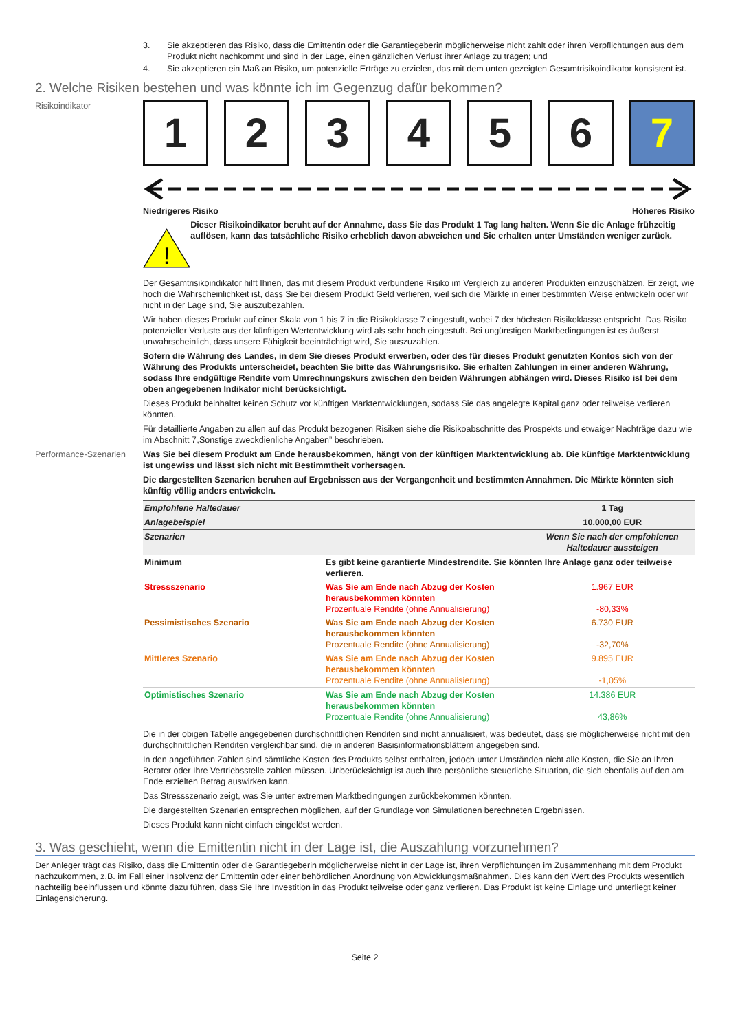3. Sie akzeptieren das Risiko, dass die Emittentin oder die Garantiegeberin möglicherweise nicht zahlt oder ihren Verpflichtungen aus dem Produkt nicht nachkommt und sind in der Lage, einen gänzlichen Verlust ihrer Anlage zu tragen; und
4. Sie akzeptieren ein Maß an Risiko, um potenzielle Erträge zu erzielen, das mit dem unten gezeigten Gesamtrisikoindikator konsistent ist.
2. Welche Risiken bestehen und was könnte ich im Gegenzug dafür bekommen?
Risikoindikator
1 2 3 4 5 6 7
Niedrigeres Risiko Höheres Risiko
!
Dieser Risikoindikator beruht auf der Annahme, dass Sie das Produkt 1 Tag lang halten. Wenn Sie die Anlage frühzeitig auflösen, kann das tatsächliche Risiko erheblich davon abweichen und Sie erhalten unter Umständen weniger zurück.
Der Gesamtrisikoindikator hilft Ihnen, das mit diesem Produkt verbundene Risiko im Vergleich zu anderen Produkten einzuschätzen. Er zeigt, wie hoch die Wahrscheinlichkeit ist, dass Sie bei diesem Produkt Geld verlieren, weil sich die Märkte in einer bestimmten Weise entwickeln oder wir nicht in der Lage sind, Sie auszubezahlen.
Wir haben dieses Produkt auf einer Skala von 1 bis 7 in die Risikoklasse 7 eingestuft, wobei 7 der höchsten Risikoklasse entspricht. Das Risiko potenzieller Verluste aus der künftigen Wertentwicklung wird als sehr hoch eingestuft. Bei ungünstigen Marktbedingungen ist es äußerst unwahrscheinlich, dass unsere Fähigkeit beeinträchtigt wird, Sie auszuzahlen.
Sofern die Währung des Landes, in dem Sie dieses Produkt erwerben, oder des für dieses Produkt genutzten Kontos sich von der Währung des Produkts unterscheidet, beachten Sie bitte das Währungsrisiko. Sie erhalten Zahlungen in einer anderen Währung, sodass Ihre endgültige Rendite vom Umrechnungskurs zwischen den beiden Währungen abhängen wird. Dieses Risiko ist bei dem oben angegebenen Indikator nicht berücksichtigt.
Dieses Produkt beinhaltet keinen Schutz vor künftigen Marktentwicklungen, sodass Sie das angelegte Kapital ganz oder teilweise verlieren könnten.
Für detaillierte Angaben zu allen auf das Produkt bezogenen Risiken siehe die Risikoabschnitte des Prospekts und etwaiger Nachträge dazu wie im Abschnitt 7„Sonstige zweckdienliche Angaben” beschrieben.
Performance-Szenarien
Was Sie bei diesem Produkt am Ende herausbekommen, hängt von der künftigen Marktentwicklung ab. Die künftige Marktentwicklung ist ungewiss und lässt sich nicht mit Bestimmtheit vorhersagen.
Die dargestellten Szenarien beruhen auf Ergebnissen aus der Vergangenheit und bestimmten Annahmen. Die Märkte könnten sich künftig völlig anders entwickeln.
| Empfohlene Haltedauer | | 1 Tag |
| Anlagebeispiel | | 10.000,00 EUR |
| Szenarien | | Wenn Sie nach der empfohlenen Haltedauer aussteigen |
| Minimum | Es gibt keine garantierte Mindestrendite. Sie könnten Ihre Anlage ganz oder teilweise verlieren. | |
| Stressszenario | Was Sie am Ende nach Abzug der Kosten herausbekommen könnten Prozentuale Rendite (ohne Annualisierung) | 1.967 EUR -80,33% |
| Pessimistisches Szenario | Was Sie am Ende nach Abzug der Kosten herausbekommen könnten Prozentuale Rendite (ohne Annualisierung) | 6.730 EUR -32,70% |
| Mittleres Szenario | Was Sie am Ende nach Abzug der Kosten herausbekommen könnten Prozentuale Rendite (ohne Annualisierung) | 9.895 EUR -1,05% |
| Optimistisches Szenario | Was Sie am Ende nach Abzug der Kosten herausbekommen könnten Prozentuale Rendite (ohne Annualisierung) | 14.386 EUR 43,86% |
Die in der obigen Tabelle angegebenen durchschnittlichen Renditen sind nicht annualisiert, was bedeutet, dass sie möglicherweise nicht mit den durchschnittlichen Renditen vergleichbar sind, die in anderen Basisinformationsblättern angegeben sind.
In den angeführten Zahlen sind sämtliche Kosten des Produkts selbst enthalten, jedoch unter Umständen nicht alle Kosten, die Sie an Ihren Berater oder Ihre Vertriebsstelle zahlen müssen. Unberücksichtigt ist auch Ihre persönliche steuerliche Situation, die sich ebenfalls auf den am Ende erzielten Betrag auswirken kann.
Das Stressszenario zeigt, was Sie unter extremen Marktbedingungen zurückbekommen könnten.
Die dargestellten Szenarien entsprechen möglichen, auf der Grundlage von Simulationen berechneten Ergebnissen.
Dieses Produkt kann nicht einfach eingelöst werden.
3. Was geschieht, wenn die Emittentin nicht in der Lage ist, die Auszahlung vorzunehmen?
Der Anleger trägt das Risiko, dass die Emittentin oder die Garantiegeberin möglicherweise nicht in der Lage ist, ihren Verpflichtungen im Zusammenhang mit dem Produkt nachzukommen, z.B. im Fall einer Insolvenz der Emittentin oder einer behördlichen Anordnung von Abwicklungsmaßnahmen. Dies kann den Wert des Produkts wesentlich nachteilig beeinflussen und könnte dazu führen, dass Sie Ihre Investition in das Produkt teilweise oder ganz verlieren. Das Produkt ist keine Einlage und unterliegt keiner Einlagensicherung.
Seite 2